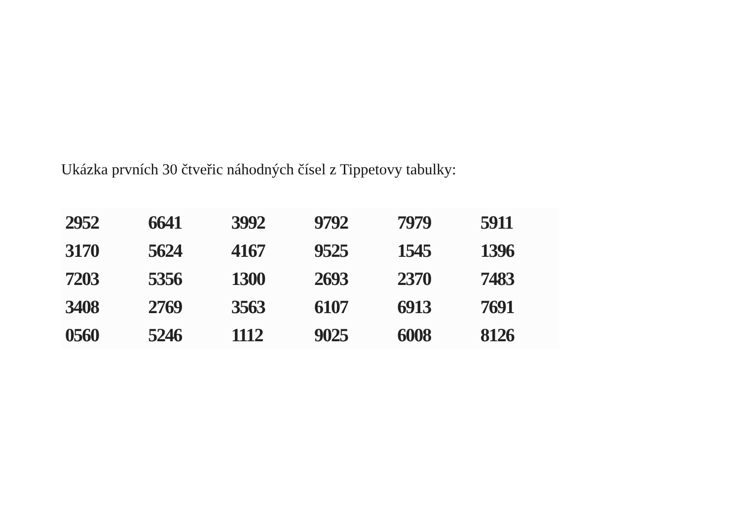Ukázka prvních 30 čtveřic náhodných čísel z Tippetovy tabulky:
| 2952 | 6641 | 3992 | 9792 | 7979 | 5911 |
| 3170 | 5624 | 4167 | 9525 | 1545 | 1396 |
| 7203 | 5356 | 1300 | 2693 | 2370 | 7483 |
| 3408 | 2769 | 3563 | 6107 | 6913 | 7691 |
| 0560 | 5246 | 1112 | 9025 | 6008 | 8126 |